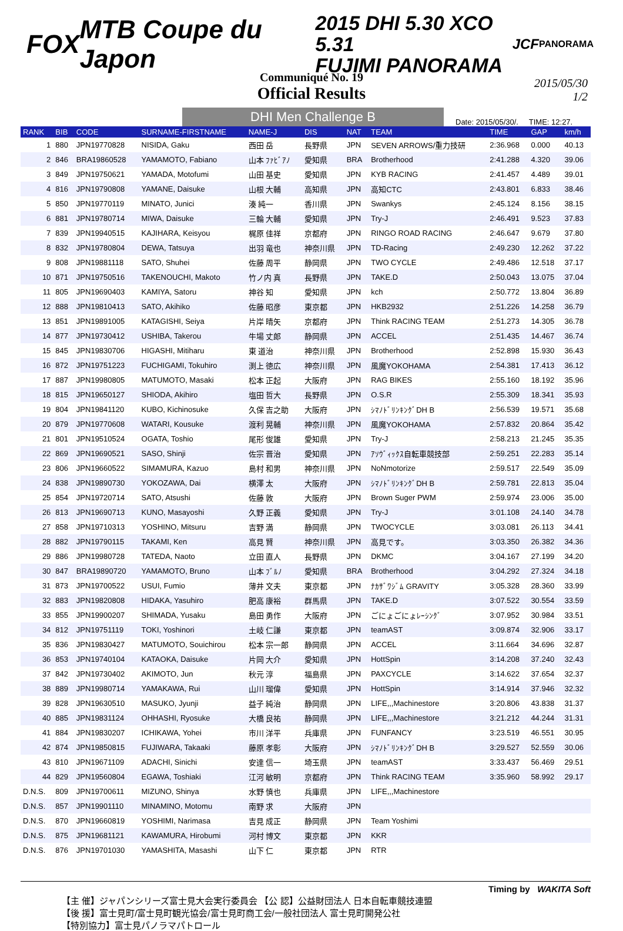FOX MTB Coupe du Japon
2015 DHI 5.30 XCO 5.31
FUJIMI PANORAMA
JCF PANORAMA
Communiqué No. 19
Official Results
2015/05/30
1/2
DHI Men Challenge B
Date: 2015/05/30/. TIME: 12:27.
| RANK | BIB | CODE | SURNAME-FIRSTNAME | NAME-J | DIS | NAT | TEAM | TIME | GAP | km/h |
| --- | --- | --- | --- | --- | --- | --- | --- | --- | --- | --- |
| 1 | 880 | JPN19770828 | NISIDA, Gaku | 西田 岳 | 長野県 | JPN | SEVEN ARROWS/重力技研 | 2:36.968 | 0.000 | 40.13 |
| 2 | 846 | BRA19860528 | YAMAMOTO, Fabiano | 山本 ﾌｧﾋﾞｱﾉ | 愛知県 | BRA | Brotherhood | 2:41.288 | 4.320 | 39.06 |
| 3 | 849 | JPN19750621 | YAMADA, Motofumi | 山田 基史 | 愛知県 | JPN | KYB RACING | 2:41.457 | 4.489 | 39.01 |
| 4 | 816 | JPN19790808 | YAMANE, Daisuke | 山根 大輔 | 高知県 | JPN | 高知CTC | 2:43.801 | 6.833 | 38.46 |
| 5 | 850 | JPN19770119 | MINATO, Junici | 湊 純一 | 香川県 | JPN | Swankys | 2:45.124 | 8.156 | 38.15 |
| 6 | 881 | JPN19780714 | MIWA, Daisuke | 三輪 大輔 | 愛知県 | JPN | Try-J | 2:46.491 | 9.523 | 37.83 |
| 7 | 839 | JPN19940515 | KAJIHARA, Keisyou | 梶原 佳祥 | 京都府 | JPN | RINGO ROAD RACING | 2:46.647 | 9.679 | 37.80 |
| 8 | 832 | JPN19780804 | DEWA, Tatsuya | 出羽 竜也 | 神奈川県 | JPN | TD-Racing | 2:49.230 | 12.262 | 37.22 |
| 9 | 808 | JPN19881118 | SATO, Shuhei | 佐藤 周平 | 静岡県 | JPN | TWO CYCLE | 2:49.486 | 12.518 | 37.17 |
| 10 | 871 | JPN19750516 | TAKENOUCHI, Makoto | 竹ノ内 真 | 長野県 | JPN | TAKE.D | 2:50.043 | 13.075 | 37.04 |
| 11 | 805 | JPN19690403 | KAMIYA, Satoru | 神谷 知 | 愛知県 | JPN | kch | 2:50.772 | 13.804 | 36.89 |
| 12 | 888 | JPN19810413 | SATO, Akihiko | 佐藤 昭彦 | 東京都 | JPN | HKB2932 | 2:51.226 | 14.258 | 36.79 |
| 13 | 851 | JPN19891005 | KATAGISHI, Seiya | 片岸 晴矢 | 京都府 | JPN | Think RACING TEAM | 2:51.273 | 14.305 | 36.78 |
| 14 | 877 | JPN19730412 | USHIBA, Takerou | 牛場 丈郎 | 静岡県 | JPN | ACCEL | 2:51.435 | 14.467 | 36.74 |
| 15 | 845 | JPN19830706 | HIGASHI, Mitiharu | 東 道治 | 神奈川県 | JPN | Brotherhood | 2:52.898 | 15.930 | 36.43 |
| 16 | 872 | JPN19751223 | FUCHIGAMI, Tokuhiro | 渕上 徳広 | 神奈川県 | JPN | 風魔YOKOHAMA | 2:54.381 | 17.413 | 36.12 |
| 17 | 887 | JPN19980805 | MATUMOTO, Masaki | 松本 正起 | 大阪府 | JPN | RAG BIKES | 2:55.160 | 18.192 | 35.96 |
| 18 | 815 | JPN19650127 | SHIODA, Akihiro | 塩田 哲大 | 長野県 | JPN | O.S.R | 2:55.309 | 18.341 | 35.93 |
| 19 | 804 | JPN19841120 | KUBO, Kichinosuke | 久保 吉之助 | 大阪府 | JPN | ｼﾏﾉﾄﾞﾘﾝｷﾝｸﾞDH B | 2:56.539 | 19.571 | 35.68 |
| 20 | 879 | JPN19770608 | WATARI, Kousuke | 渡利 晃輔 | 神奈川県 | JPN | 風魔YOKOHAMA | 2:57.832 | 20.864 | 35.42 |
| 21 | 801 | JPN19510524 | OGATA, Toshio | 尾形 俊雄 | 愛知県 | JPN | Try-J | 2:58.213 | 21.245 | 35.35 |
| 22 | 869 | JPN19690521 | SASO, Shinji | 佐宗 晋治 | 愛知県 | JPN | ｱｿｳﾞｨｯｸｽ自転車競技部 | 2:59.251 | 22.283 | 35.14 |
| 23 | 806 | JPN19660522 | SIMAMURA, Kazuo | 島村 和男 | 神奈川県 | JPN | NoNmotorize | 2:59.517 | 22.549 | 35.09 |
| 24 | 838 | JPN19890730 | YOKOZAWA, Dai | 横澤 太 | 大阪府 | JPN | ｼﾏﾉﾄﾞﾘﾝｷﾝｸﾞDH B | 2:59.781 | 22.813 | 35.04 |
| 25 | 854 | JPN19720714 | SATO, Atsushi | 佐藤 敦 | 大阪府 | JPN | Brown Suger PWM | 2:59.974 | 23.006 | 35.00 |
| 26 | 813 | JPN19690713 | KUNO, Masayoshi | 久野 正義 | 愛知県 | JPN | Try-J | 3:01.108 | 24.140 | 34.78 |
| 27 | 858 | JPN19710313 | YOSHINO, Mitsuru | 吉野 満 | 静岡県 | JPN | TWOCYCLE | 3:03.081 | 26.113 | 34.41 |
| 28 | 882 | JPN19790115 | TAKAMI, Ken | 高見 賢 | 神奈川県 | JPN | 高見です。 | 3:03.350 | 26.382 | 34.36 |
| 29 | 886 | JPN19980728 | TATEDA, Naoto | 立田 直人 | 長野県 | JPN | DKMC | 3:04.167 | 27.199 | 34.20 |
| 30 | 847 | BRA19890720 | YAMAMOTO, Bruno | 山本 ﾌﾞﾙﾉ | 愛知県 | BRA | Brotherhood | 3:04.292 | 27.324 | 34.18 |
| 31 | 873 | JPN19700522 | USUI, Fumio | 薄井 文夫 | 東京都 | JPN | ﾅｶｻﾞﾜｼﾞﾑ GRAVITY | 3:05.328 | 28.360 | 33.99 |
| 32 | 883 | JPN19820808 | HIDAKA, Yasuhiro | 肥高 康裕 | 群馬県 | JPN | TAKE.D | 3:07.522 | 30.554 | 33.59 |
| 33 | 855 | JPN19900207 | SHIMADA, Yusaku | 島田 勇作 | 大阪府 | JPN | ごにょごにょﾚｰｼﾝｸﾞ | 3:07.952 | 30.984 | 33.51 |
| 34 | 812 | JPN19751119 | TOKI, Yoshinori | 土岐 仁謙 | 東京都 | JPN | teamAST | 3:09.874 | 32.906 | 33.17 |
| 35 | 836 | JPN19830427 | MATUMOTO, Souichirou | 松本 宗一郎 | 静岡県 | JPN | ACCEL | 3:11.664 | 34.696 | 32.87 |
| 36 | 853 | JPN19740104 | KATAOKA, Daisuke | 片岡 大介 | 愛知県 | JPN | HottSpin | 3:14.208 | 37.240 | 32.43 |
| 37 | 842 | JPN19730402 | AKIMOTO, Jun | 秋元 淳 | 福島県 | JPN | PAXCYCLE | 3:14.622 | 37.654 | 32.37 |
| 38 | 889 | JPN19980714 | YAMAKAWA, Rui | 山川 瑠偉 | 愛知県 | JPN | HottSpin | 3:14.914 | 37.946 | 32.32 |
| 39 | 828 | JPN19630510 | MASUKO, Jyunji | 益子 純治 | 静岡県 | JPN | LIFE,,,Machinestore | 3:20.806 | 43.838 | 31.37 |
| 40 | 885 | JPN19831124 | OHHASHI, Ryosuke | 大橋 良祐 | 静岡県 | JPN | LIFE,,,Machinestore | 3:21.212 | 44.244 | 31.31 |
| 41 | 884 | JPN19830207 | ICHIKAWA, Yohei | 市川 洋平 | 兵庫県 | JPN | FUNFANCY | 3:23.519 | 46.551 | 30.95 |
| 42 | 874 | JPN19850815 | FUJIWARA, Takaaki | 藤原 孝彰 | 大阪府 | JPN | ｼﾏﾉﾄﾞﾘﾝｷﾝｸﾞDH B | 3:29.527 | 52.559 | 30.06 |
| 43 | 810 | JPN19671109 | ADACHI, Sinichi | 安達 信一 | 埼玉県 | JPN | teamAST | 3:33.437 | 56.469 | 29.51 |
| 44 | 829 | JPN19560804 | EGAWA, Toshiaki | 江河 敏明 | 京都府 | JPN | Think RACING TEAM | 3:35.960 | 58.992 | 29.17 |
| D.N.S. | 809 | JPN19700611 | MIZUNO, Shinya | 水野 慎也 | 兵庫県 | JPN | LIFE,,,Machinestore | | | |
| D.N.S. | 857 | JPN19901110 | MINAMINO, Motomu | 南野 求 | 大阪府 | JPN | | | | |
| D.N.S. | 870 | JPN19660819 | YOSHIMI, Narimasa | 吉見 成正 | 静岡県 | JPN | Team Yoshimi | | | |
| D.N.S. | 875 | JPN19681121 | KAWAMURA, Hirobumi | 河村 博文 | 東京都 | JPN | KKR | | | |
| D.N.S. | 876 | JPN19701030 | YAMASHITA, Masashi | 山下 仁 | 東京都 | JPN | RTR | | | |
Timing by WAKITA Soft
【主 催】ジャパンシリーズ富士見大会実行委員会 【公 認】公益財団法人 日本自転車競技連盟
【後 援】富士見町/富士見町観光協会/富士見町商工会/一般社団法人 富士見町開発公社
【特別協力】富士見パノラマパトロール